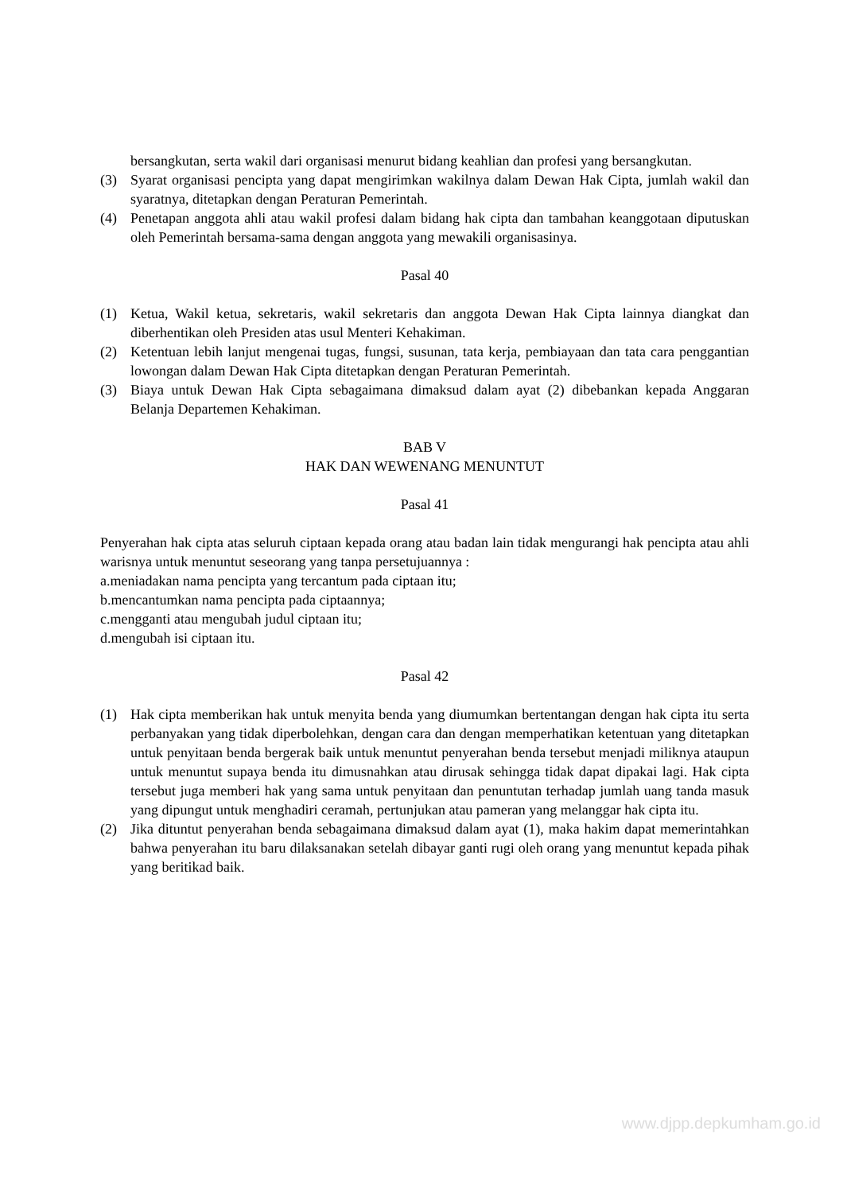bersangkutan, serta wakil dari organisasi menurut bidang keahlian dan profesi yang bersangkutan.
(3) Syarat organisasi pencipta yang dapat mengirimkan wakilnya dalam Dewan Hak Cipta, jumlah wakil dan syaratnya, ditetapkan dengan Peraturan Pemerintah.
(4) Penetapan anggota ahli atau wakil profesi dalam bidang hak cipta dan tambahan keanggotaan diputuskan oleh Pemerintah bersama-sama dengan anggota yang mewakili organisasinya.
Pasal 40
(1) Ketua, Wakil ketua, sekretaris, wakil sekretaris dan anggota Dewan Hak Cipta lainnya diangkat dan diberhentikan oleh Presiden atas usul Menteri Kehakiman.
(2) Ketentuan lebih lanjut mengenai tugas, fungsi, susunan, tata kerja, pembiayaan dan tata cara penggantian lowongan dalam Dewan Hak Cipta ditetapkan dengan Peraturan Pemerintah.
(3) Biaya untuk Dewan Hak Cipta sebagaimana dimaksud dalam ayat (2) dibebankan kepada Anggaran Belanja Departemen Kehakiman.
BAB V
HAK DAN WEWENANG MENUNTUT
Pasal 41
Penyerahan hak cipta atas seluruh ciptaan kepada orang atau badan lain tidak mengurangi hak pencipta atau ahli warisnya untuk menuntut seseorang yang tanpa persetujuannya :
a.meniadakan nama pencipta yang tercantum pada ciptaan itu;
b.mencantumkan nama pencipta pada ciptaannya;
c.mengganti atau mengubah judul ciptaan itu;
d.mengubah isi ciptaan itu.
Pasal 42
(1) Hak cipta memberikan hak untuk menyita benda yang diumumkan bertentangan dengan hak cipta itu serta perbanyakan yang tidak diperbolehkan, dengan cara dan dengan memperhatikan ketentuan yang ditetapkan untuk penyitaan benda bergerak baik untuk menuntut penyerahan benda tersebut menjadi miliknya ataupun untuk menuntut supaya benda itu dimusnahkan atau dirusak sehingga tidak dapat dipakai lagi. Hak cipta tersebut juga memberi hak yang sama untuk penyitaan dan penuntutan terhadap jumlah uang tanda masuk yang dipungut untuk menghadiri ceramah, pertunjukan atau pameran yang melanggar hak cipta itu.
(2) Jika dituntut penyerahan benda sebagaimana dimaksud dalam ayat (1), maka hakim dapat memerintahkan bahwa penyerahan itu baru dilaksanakan setelah dibayar ganti rugi oleh orang yang menuntut kepada pihak yang beritikad baik.
www.djpp.depkumham.go.id